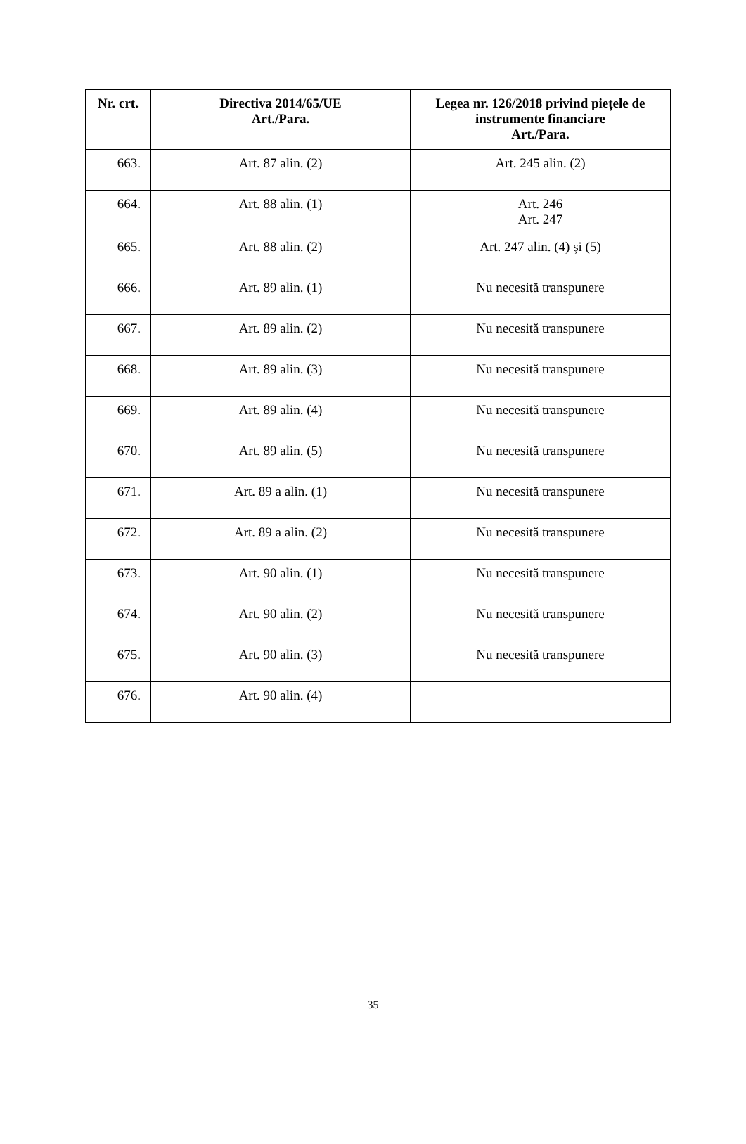| Nr. crt. | Directiva 2014/65/UE Art./Para. | Legea nr. 126/2018 privind piețele de instrumente financiare Art./Para. |
| --- | --- | --- |
| 663. | Art. 87 alin. (2) | Art. 245 alin. (2) |
| 664. | Art. 88 alin. (1) | Art. 246 Art. 247 |
| 665. | Art. 88 alin. (2) | Art. 247 alin. (4) și (5) |
| 666. | Art. 89 alin. (1) | Nu necesită transpunere |
| 667. | Art. 89 alin. (2) | Nu necesită transpunere |
| 668. | Art. 89 alin. (3) | Nu necesită transpunere |
| 669. | Art. 89 alin. (4) | Nu necesită transpunere |
| 670. | Art. 89 alin. (5) | Nu necesită transpunere |
| 671. | Art. 89 a alin. (1) | Nu necesită transpunere |
| 672. | Art. 89 a alin. (2) | Nu necesită transpunere |
| 673. | Art. 90 alin. (1) | Nu necesită transpunere |
| 674. | Art. 90 alin. (2) | Nu necesită transpunere |
| 675. | Art. 90 alin. (3) | Nu necesită transpunere |
| 676. | Art. 90 alin. (4) | |
35